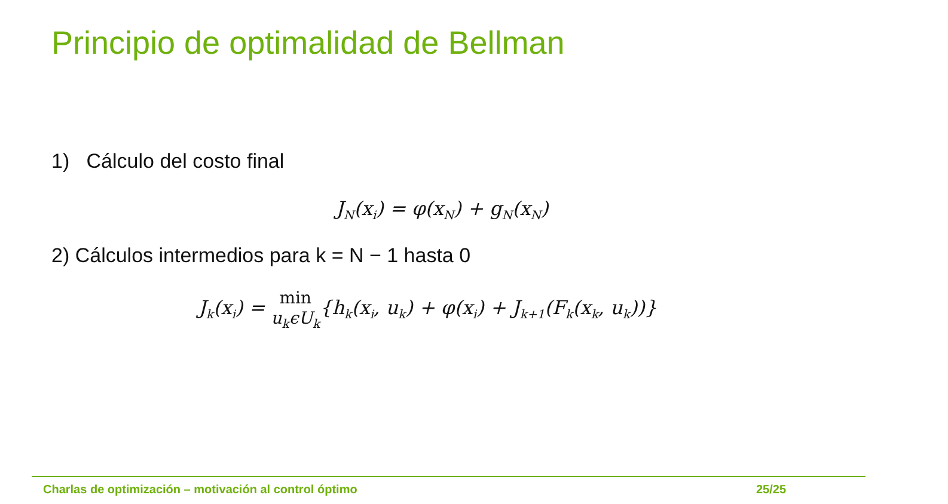Principio de optimalidad de Bellman
1) Cálculo del costo final
J<sub>N</sub>(x<sub>i</sub>) = φ(x<sub>N</sub>) + g<sub>N</sub>(x<sub>N</sub>)
2) Cálculos intermedios para k = N − 1 hasta 0
J<sub>k</sub>(x<sub>i</sub>) = min
u<sub>k</sub>ϵU<sub>k</sub>{h<sub>k</sub>(x<sub>i</sub>, u<sub>k</sub>) + φ(x<sub>i</sub>) + J<sub>k+1</sub>(F<sub>k</sub>(x<sub>k</sub>, u<sub>k</sub>))}
Charlas de optimización – motivación al control óptimo
25/25